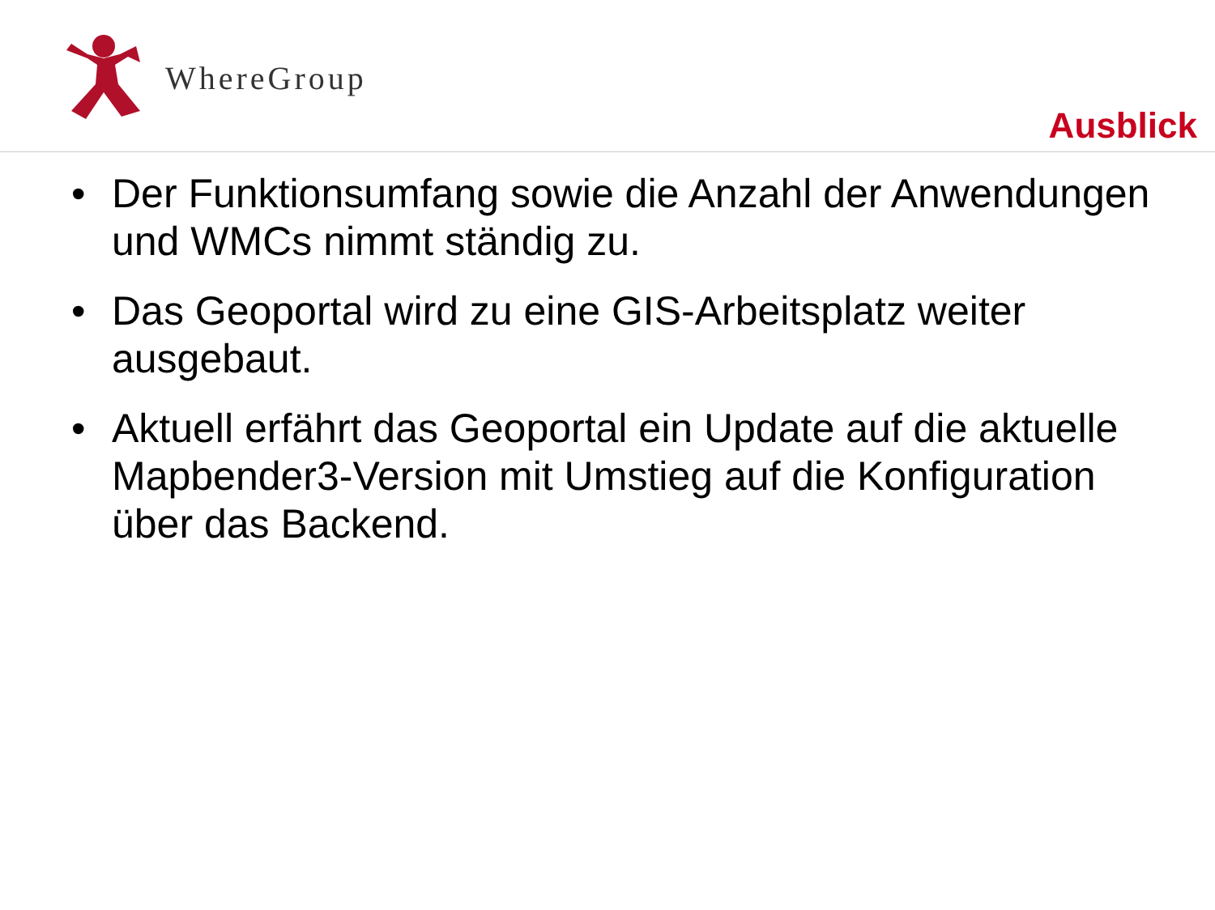WhereGroup
Ausblick
• Der Funktionsumfang sowie die Anzahl der Anwendungen und WMCs nimmt ständig zu.
• Das Geoportal wird zu eine GIS-Arbeitsplatz weiter ausgebaut.
• Aktuell erfährt das Geoportal ein Update auf die aktuelle Mapbender3-Version mit Umstieg auf die Konfiguration über das Backend.